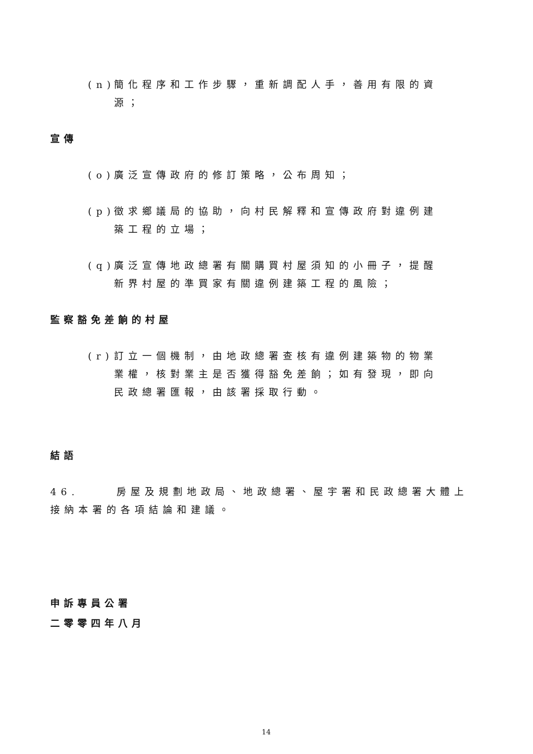(n) 簡化程序和工作步驟，重新調配人手，善用有限的資源；
宣傳
(o) 廣泛宣傳政府的修訂策略，公布周知；
(p) 徵求鄉議局的協助，向村民解釋和宣傳政府對違例建築工程的立場；
(q) 廣泛宣傳地政總署有關購買村屋須知的小冊子，提醒新界村屋的準買家有關違例建築工程的風險；
監察豁免差餉的村屋
(r) 訂立一個機制，由地政總署查核有違例建築物的物業業權，核對業主是否獲得豁免差餉；如有發現，即向民政總署匯報，由該署採取行動。
結語
46. 房屋及規劃地政局、地政總署、屋宇署和民政總署大體上接納本署的各項結論和建議。
申訴專員公署
二零零四年八月
14